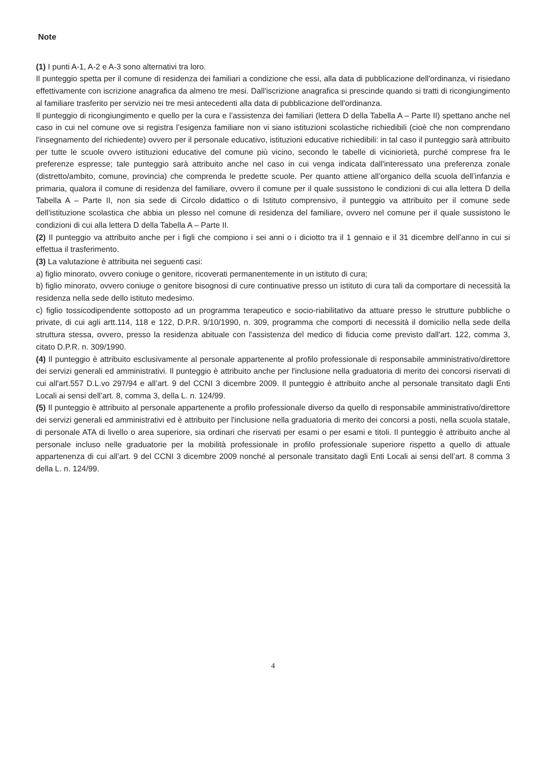Note
(1) I punti A-1, A-2 e A-3 sono alternativi tra loro.
Il punteggio spetta per il comune di residenza dei familiari a condizione che essi, alla data di pubblicazione dell'ordinanza, vi risiedano effettivamente con iscrizione anagrafica da almeno tre mesi. Dall'iscrizione anagrafica si prescinde quando si tratti di ricongiungimento al familiare trasferito per servizio nei tre mesi antecedenti alla data di pubblicazione dell'ordinanza.
Il punteggio di ricongiungimento e quello per la cura e l’assistenza dei familiari (lettera D della Tabella A – Parte II) spettano anche nel caso in cui nel comune ove si registra l’esigenza familiare non vi siano istituzioni scolastiche richiedibili (cioè che non comprendano l'insegnamento del richiedente) ovvero per il personale educativo, istituzioni educative richiedibili: in tal caso il punteggio sarà attribuito per tutte le scuole ovvero istituzioni educative del comune più vicino, secondo le tabelle di viciniorietà, purché comprese fra le preferenze espresse; tale punteggio sarà attribuito anche nel caso in cui venga indicata dall'interessato una preferenza zonale (distretto/ambito, comune, provincia) che comprenda le predette scuole. Per quanto attiene all’organico della scuola dell’infanzia e primaria, qualora il comune di residenza del familiare, ovvero il comune per il quale sussistono le condizioni di cui alla lettera D della Tabella A – Parte II, non sia sede di Circolo didattico o di Istituto comprensivo, il punteggio va attribuito per il comune sede dell’istituzione scolastica che abbia un plesso nel comune di residenza del familiare, ovvero nel comune per il quale sussistono le condizioni di cui alla lettera D della Tabella A – Parte II.
(2) Il punteggio va attribuito anche per i figli che compiono i sei anni o i diciotto tra il 1 gennaio e il 31 dicembre dell’anno in cui si effettua il trasferimento.
(3) La valutazione è attribuita nei seguenti casi:
a) figlio minorato, ovvero coniuge o genitore, ricoverati permanentemente in un istituto di cura;
b) figlio minorato, ovvero coniuge o genitore bisognosi di cure continuative presso un istituto di cura tali da comportare di necessità la residenza nella sede dello istituto medesimo.
c) figlio tossicodipendente sottoposto ad un programma terapeutico e socio-riabilitativo da attuare presso le strutture pubbliche o private, di cui agli artt.114, 118 e 122, D.P.R. 9/10/1990, n. 309, programma che comporti di necessità il domicilio nella sede della struttura stessa, ovvero, presso la residenza abituale con l'assistenza del medico di fiducia come previsto dall'art. 122, comma 3, citato D.P.R. n. 309/1990.
(4) Il punteggio è attribuito esclusivamente al personale appartenente al profilo professionale di responsabile amministrativo/direttore dei servizi generali ed amministrativi. Il punteggio è attribuito anche per l'inclusione nella graduatoria di merito dei concorsi riservati di cui all'art.557 D.L.vo 297/94 e all’art. 9 del CCNI 3 dicembre 2009. Il punteggio è attribuito anche al personale transitato dagli Enti Locali ai sensi dell’art. 8, comma 3, della L. n. 124/99.
(5) Il punteggio è attribuito al personale appartenente a profilo professionale diverso da quello di responsabile amministrativo/direttore dei servizi generali ed amministrativi ed è attribuito per l'inclusione nella graduatoria di merito dei concorsi a posti, nella scuola statale, di personale ATA di livello o area superiore, sia ordinari che riservati per esami o per esami e titoli. Il punteggio è attribuito anche al personale incluso nelle graduatorie per la mobilità professionale in profilo professionale superiore rispetto a quello di attuale appartenenza di cui all’art. 9 del CCNI 3 dicembre 2009 nonché al personale transitato dagli Enti Locali ai sensi dell’art. 8 comma 3 della L. n. 124/99.
4